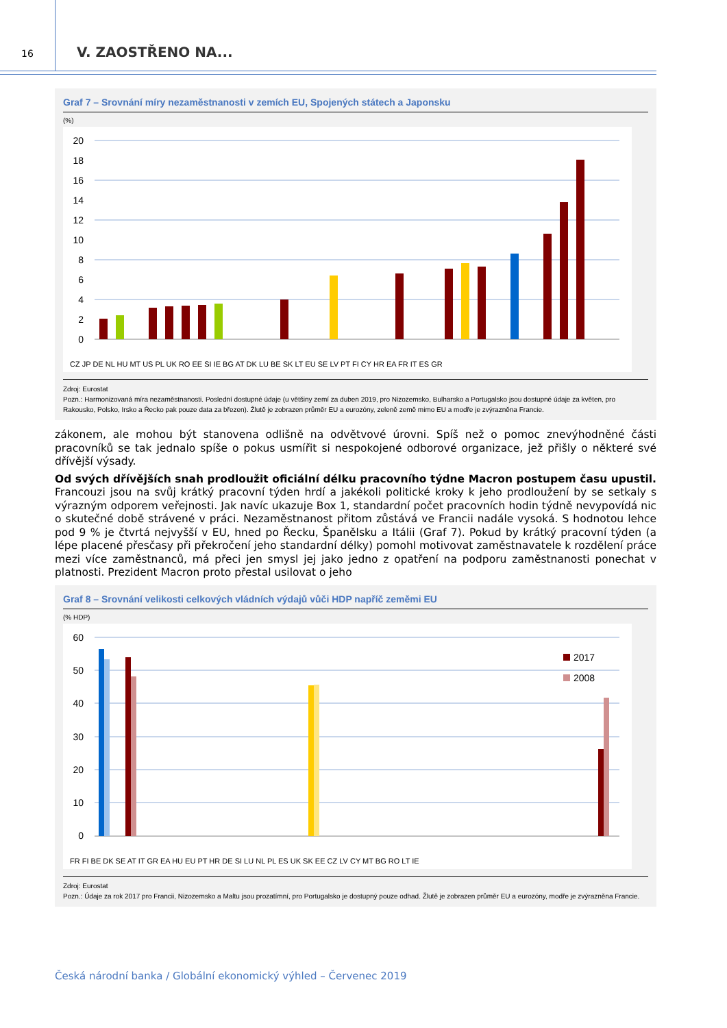16
V. ZAOSTŘENO NA...
Graf 7 – Srovnání míry nezaměstnanosti v zemích EU, Spojených státech a Japonsku
(%)
20
18
16
14
12
10
8
6
4
2
0
CZ JP DE NL HU MT US PL UK RO EE SI IE BG AT DK LU BE SK LT EU SE LV PT FI CY HR EA FR IT ES GR
Zdroj: Eurostat
Pozn.: Harmonizovaná míra nezaměstnanosti. Poslední dostupné údaje (u většiny zemí za duben 2019, pro Nizozemsko, Bulharsko a Portugalsko jsou dostupné údaje za květen, pro Rakousko, Polsko, Irsko a Řecko pak pouze data za březen). Žlutě je zobrazen průměr EU a eurozóny, zeleně země mimo EU a modře je zvýrazněna Francie.
zákonem, ale mohou být stanovena odlišně na odvětvové úrovni. Spíš než o pomoc znevýhodněné části pracovníků se tak jednalo spíše o pokus usmířit si nespokojené odborové organizace, jež přišly o některé své dřívější výsady.
Od svých dřívějších snah prodloužit oficiální délku pracovního týdne Macron postupem času upustil. Francouzi jsou na svůj krátký pracovní týden hrdí a jakékoli politické kroky k jeho prodloužení by se setkaly s výrazným odporem veřejnosti. Jak navíc ukazuje Box 1, standardní počet pracovních hodin týdně nevypovídá nic o skutečné době strávené v práci. Nezaměstnanost přitom zůstává ve Francii nadále vysoká. S hodnotou lehce pod 9 % je čtvrtá nejvyšší v EU, hned po Řecku, Španělsku a Itálii (Graf 7). Pokud by krátký pracovní týden (a lépe placené přesčasy při překročení jeho standardní délky) pomohl motivovat zaměstnavatele k rozdělení práce mezi více zaměstnanců, má přeci jen smysl jej jako jedno z opatření na podporu zaměstnanosti ponechat v platnosti. Prezident Macron proto přestal usilovat o jeho
Graf 8 – Srovnání velikosti celkových vládních výdajů vůči HDP napříč zeměmi EU
(% HDP)
60
50
40
30
20
10
0
2017
2008
FR FI BE DK SE AT IT GR EA HU EU PT HR DE SI LU NL PL ES UK SK EE CZ LV CY MT BG RO LT IE
Zdroj: Eurostat
Pozn.: Údaje za rok 2017 pro Francii, Nizozemsko a Maltu jsou prozatímní, pro Portugalsko je dostupný pouze odhad. Žlutě je zobrazen průměr EU a eurozóny, modře je zvýrazněna Francie.
Česká národní banka / Globální ekonomický výhled – Červenec 2019